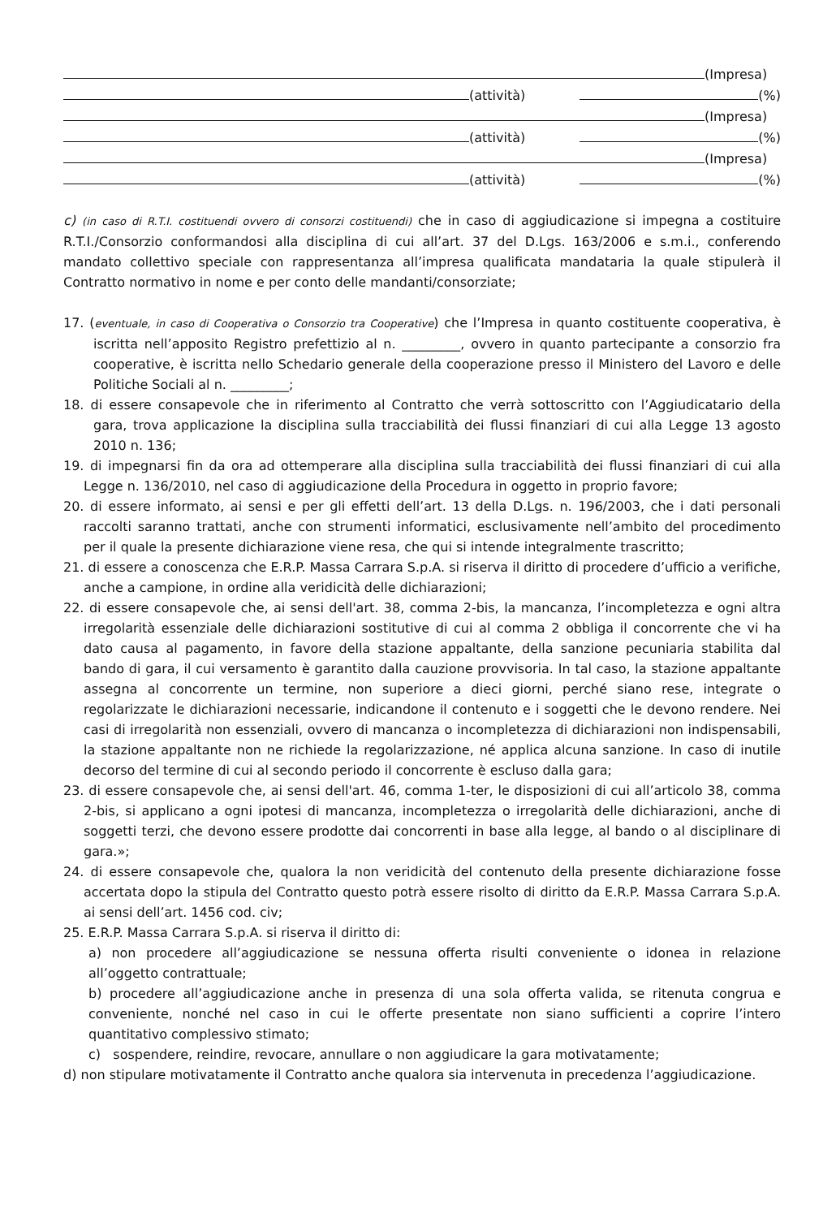(Impresa)
(attività) (%)
(Impresa)
(attività) (%)
(Impresa)
(attività) (%)
c) (in caso di R.T.I. costituendi ovvero di consorzi costituendi) che in caso di aggiudicazione si impegna a costituire R.T.I./Consorzio conformandosi alla disciplina di cui all’art. 37 del D.Lgs. 163/2006 e s.m.i., conferendo mandato collettivo speciale con rappresentanza all’impresa qualificata mandataria la quale stipulerà il Contratto normativo in nome e per conto delle mandanti/consorziate;
17. (eventuale, in caso di Cooperativa o Consorzio tra Cooperative) che l’Impresa in quanto costituente cooperativa, è iscritta nell’apposito Registro prefettizio al n. _________, ovvero in quanto partecipante a consorzio fra cooperative, è iscritta nello Schedario generale della cooperazione presso il Ministero del Lavoro e delle Politiche Sociali al n. _________;
18. di essere consapevole che in riferimento al Contratto che verrà sottoscritto con l’Aggiudicatario della gara, trova applicazione la disciplina sulla tracciabilità dei flussi finanziari di cui alla Legge 13 agosto 2010 n. 136;
19. di impegnarsi fin da ora ad ottemperare alla disciplina sulla tracciabilità dei flussi finanziari di cui alla Legge n. 136/2010, nel caso di aggiudicazione della Procedura in oggetto in proprio favore;
20. di essere informato, ai sensi e per gli effetti dell’art. 13 della D.Lgs. n. 196/2003, che i dati personali raccolti saranno trattati, anche con strumenti informatici, esclusivamente nell’ambito del procedimento per il quale la presente dichiarazione viene resa, che qui si intende integralmente trascritto;
21. di essere a conoscenza che E.R.P. Massa Carrara S.p.A. si riserva il diritto di procedere d’ufficio a verifiche, anche a campione, in ordine alla veridicità delle dichiarazioni;
22. di essere consapevole che, ai sensi dell'art. 38, comma 2-bis, la mancanza, l’incompletezza e ogni altra irregolarità essenziale delle dichiarazioni sostitutive di cui al comma 2 obbliga il concorrente che vi ha dato causa al pagamento, in favore della stazione appaltante, della sanzione pecuniaria stabilita dal bando di gara, il cui versamento è garantito dalla cauzione provvisoria. In tal caso, la stazione appaltante assegna al concorrente un termine, non superiore a dieci giorni, perché siano rese, integrate o regolarizzate le dichiarazioni necessarie, indicandone il contenuto e i soggetti che le devono rendere. Nei casi di irregolarità non essenziali, ovvero di mancanza o incompletezza di dichiarazioni non indispensabili, la stazione appaltante non ne richiede la regolarizzazione, né applica alcuna sanzione. In caso di inutile decorso del termine di cui al secondo periodo il concorrente è escluso dalla gara;
23. di essere consapevole che, ai sensi dell'art. 46, comma 1-ter, le disposizioni di cui all’articolo 38, comma 2-bis, si applicano a ogni ipotesi di mancanza, incompletezza o irregolarità delle dichiarazioni, anche di soggetti terzi, che devono essere prodotte dai concorrenti in base alla legge, al bando o al disciplinare di gara.»;
24. di essere consapevole che, qualora la non veridicità del contenuto della presente dichiarazione fosse accertata dopo la stipula del Contratto questo potrà essere risolto di diritto da E.R.P. Massa Carrara S.p.A. ai sensi dell’art. 1456 cod. civ;
25. E.R.P. Massa Carrara S.p.A. si riserva il diritto di:
a) non procedere all’aggiudicazione se nessuna offerta risulti conveniente o idonea in relazione all’oggetto contrattuale;
b) procedere all’aggiudicazione anche in presenza di una sola offerta valida, se ritenuta congrua e conveniente, nonché nel caso in cui le offerte presentate non siano sufficienti a coprire l’intero quantitativo complessivo stimato;
c) sospendere, reindire, revocare, annullare o non aggiudicare la gara motivatamente;
d) non stipulare motivatamente il Contratto anche qualora sia intervenuta in precedenza l’aggiudicazione.